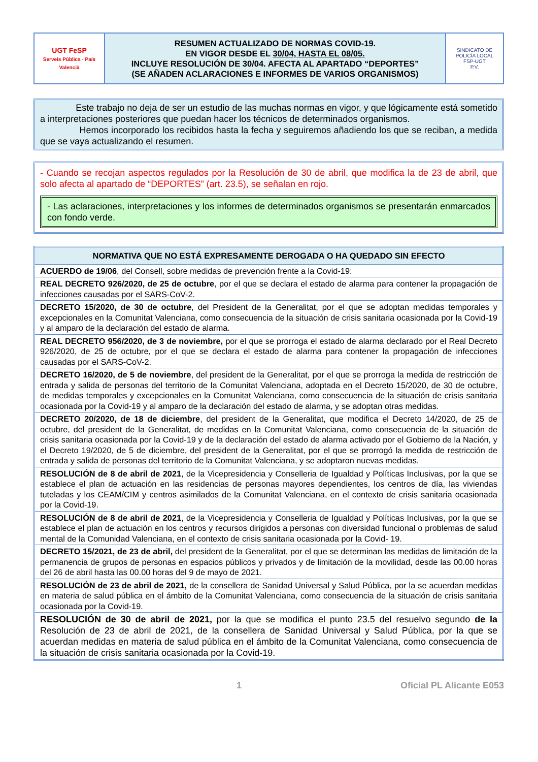| UGT FeSP Serveis Públics · País Valencià | RESUMEN ACTUALIZADO DE NORMAS COVID-19. EN VIGOR DESDE EL 30/04, HASTA EL 08/05. INCLUYE RESOLUCIÓN DE 30/04. AFECTA AL APARTADO “DEPORTES” (SE AÑADEN ACLARACIONES E INFORMES DE VARIOS ORGANISMOS) | SINDICATO DE POLICÍA LOCAL FSP-UGT P.V. |
Este trabajo no deja de ser un estudio de las muchas normas en vigor, y que lógicamente está sometido a interpretaciones posteriores que puedan hacer los técnicos de determinados organismos.
Hemos incorporado los recibidos hasta la fecha y seguiremos añadiendo los que se reciban, a medida que se vaya actualizando el resumen.
- Cuando se recojan aspectos regulados por la Resolución de 30 de abril, que modifica la de 23 de abril, que solo afecta al apartado de “DEPORTES” (art. 23.5), se señalan en rojo.
- Las aclaraciones, interpretaciones y los informes de determinados organismos se presentarán enmarcados con fondo verde.
| NORMATIVA QUE NO ESTÁ EXPRESAMENTE DEROGADA O HA QUEDADO SIN EFECTO |
| --- |
| ACUERDO de 19/06 , del Consell, sobre medidas de prevención frente a la Covid-19: |
| REAL DECRETO 926/2020, de 25 de octubre , por el que se declara el estado de alarma para contener la propagación de infecciones causadas por el SARS-CoV-2. |
| DECRETO 15/2020, de 30 de octubre , del President de la Generalitat, por el que se adoptan medidas temporales y excepcionales en la Comunitat Valenciana, como consecuencia de la situación de crisis sanitaria ocasionada por la Covid-19 y al amparo de la declaración del estado de alarma. |
| REAL DECRETO 956/2020, de 3 de noviembre, por el que se prorroga el estado de alarma declarado por el Real Decreto 926/2020, de 25 de octubre, por el que se declara el estado de alarma para contener la propagación de infecciones causadas por el SARS-CoV-2. |
| DECRETO 16/2020, de 5 de noviembre , del president de la Generalitat, por el que se prorroga la medida de restricción de entrada y salida de personas del territorio de la Comunitat Valenciana, adoptada en el Decreto 15/2020, de 30 de octubre, de medidas temporales y excepcionales en la Comunitat Valenciana, como consecuencia de la situación de crisis sanitaria ocasionada por la Covid-19 y al amparo de la declaración del estado de alarma, y se adoptan otras medidas. |
| DECRETO 20/2020, de 18 de diciembre , del president de la Generalitat, que modifica el Decreto 14/2020, de 25 de octubre, del president de la Generalitat, de medidas en la Comunitat Valenciana, como consecuencia de la situación de crisis sanitaria ocasionada por la Covid-19 y de la declaración del estado de alarma activado por el Gobierno de la Nación, y el Decreto 19/2020, de 5 de diciembre, del president de la Generalitat, por el que se prorrogó la medida de restricción de entrada y salida de personas del territorio de la Comunitat Valenciana, y se adoptaron nuevas medidas. |
| RESOLUCIÓN de 8 de abril de 2021 , de la Vicepresidencia y Conselleria de Igualdad y Políticas Inclusivas, por la que se establece el plan de actuación en las residencias de personas mayores dependientes, los centros de día, las viviendas tuteladas y los CEAM/CIM y centros asimilados de la Comunitat Valenciana, en el contexto de crisis sanitaria ocasionada por la Covid-19. |
| RESOLUCIÓN de 8 de abril de 2021 , de la Vicepresidencia y Conselleria de Igualdad y Políticas Inclusivas, por la que se establece el plan de actuación en los centros y recursos dirigidos a personas con diversidad funcional o problemas de salud mental de la Comunidad Valenciana, en el contexto de crisis sanitaria ocasionada por la Covid- 19. |
| DECRETO 15/2021, de 23 de abril, del president de la Generalitat, por el que se determinan las medidas de limitación de la permanencia de grupos de personas en espacios públicos y privados y de limitación de la movilidad, desde las 00.00 horas del 26 de abril hasta las 00.00 horas del 9 de mayo de 2021. |
| RESOLUCIÓN de 23 de abril de 2021, de la consellera de Sanidad Universal y Salud Pública, por la se acuerdan medidas en materia de salud pública en el ámbito de la Comunitat Valenciana, como consecuencia de la situación de crisis sanitaria ocasionada por la Covid-19. |
| RESOLUCIÓN de 30 de abril de 2021, por la que se modifica el punto 23.5 del resuelvo segundo de la Resolución de 23 de abril de 2021, de la consellera de Sanidad Universal y Salud Pública, por la que se acuerdan medidas en materia de salud pública en el ámbito de la Comunitat Valenciana, como consecuencia de la situación de crisis sanitaria ocasionada por la Covid-19. |
1 Oficial PL Alicante E053